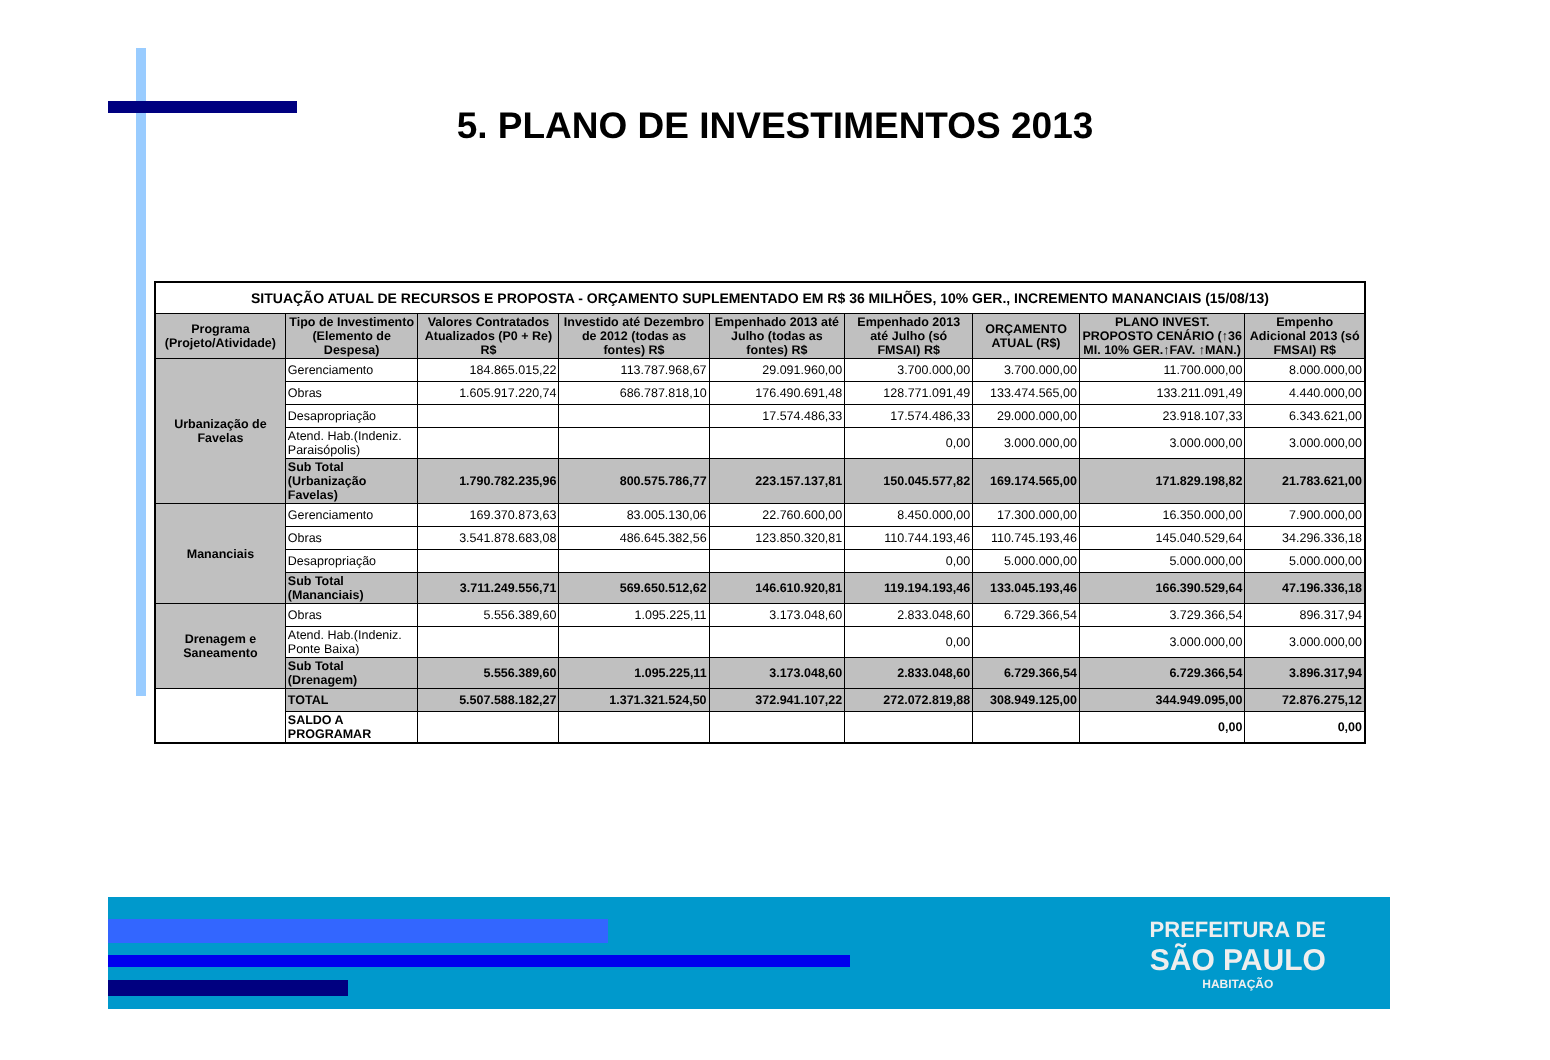5. PLANO DE INVESTIMENTOS 2013
| SITUAÇÃO ATUAL DE RECURSOS E PROPOSTA - ORÇAMENTO SUPLEMENTADO EM R$ 36 MILHÕES, 10% GER., INCREMENTO MANANCIAIS (15/08/13) | | | | | | | | |
| Programa (Projeto/Atividade) | Tipo de Investimento (Elemento de Despesa) | Valores Contratados Atualizados (P0 + Re) R$ | Investido até Dezembro de 2012 (todas as fontes) R$ | Empenhado 2013 até Julho (todas as fontes) R$ | Empenhado 2013 até Julho (só FMSAI) R$ | ORÇAMENTO ATUAL (R$) | PLANO INVEST. PROPOSTO CENÁRIO (↑36 MI. 10% GER.↑FAV. ↑MAN.) | Empenho Adicional 2013 (só FMSAI) R$ |
| Urbanização de Favelas | Gerenciamento | 184.865.015,22 | 113.787.968,67 | 29.091.960,00 | 3.700.000,00 | 3.700.000,00 | 11.700.000,00 | 8.000.000,00 |
| | Obras | 1.605.917.220,74 | 686.787.818,10 | 176.490.691,48 | 128.771.091,49 | 133.474.565,00 | 133.211.091,49 | 4.440.000,00 |
| | Desapropriação | | | 17.574.486,33 | 17.574.486,33 | 29.000.000,00 | 23.918.107,33 | 6.343.621,00 |
| | Atend. Hab.(Indeniz. Paraisópolis) | | | | 0,00 | 3.000.000,00 | 3.000.000,00 | 3.000.000,00 |
| | Sub Total (Urbanização Favelas) | 1.790.782.235,96 | 800.575.786,77 | 223.157.137,81 | 150.045.577,82 | 169.174.565,00 | 171.829.198,82 | 21.783.621,00 |
| Mananciais | Gerenciamento | 169.370.873,63 | 83.005.130,06 | 22.760.600,00 | 8.450.000,00 | 17.300.000,00 | 16.350.000,00 | 7.900.000,00 |
| | Obras | 3.541.878.683,08 | 486.645.382,56 | 123.850.320,81 | 110.744.193,46 | 110.745.193,46 | 145.040.529,64 | 34.296.336,18 |
| | Desapropriação | | | | 0,00 | 5.000.000,00 | 5.000.000,00 | 5.000.000,00 |
| | Sub Total (Mananciais) | 3.711.249.556,71 | 569.650.512,62 | 146.610.920,81 | 119.194.193,46 | 133.045.193,46 | 166.390.529,64 | 47.196.336,18 |
| Drenagem e Saneamento | Obras | 5.556.389,60 | 1.095.225,11 | 3.173.048,60 | 2.833.048,60 | 6.729.366,54 | 3.729.366,54 | 896.317,94 |
| | Atend. Hab.(Indeniz. Ponte Baixa) | | | | 0,00 | | 3.000.000,00 | 3.000.000,00 |
| | Sub Total (Drenagem) | 5.556.389,60 | 1.095.225,11 | 3.173.048,60 | 2.833.048,60 | 6.729.366,54 | 6.729.366,54 | 3.896.317,94 |
| | TOTAL | 5.507.588.182,27 | 1.371.321.524,50 | 372.941.107,22 | 272.072.819,88 | 308.949.125,00 | 344.949.095,00 | 72.876.275,12 |
| | SALDO A PROGRAMAR | | | | | | 0,00 | 0,00 |
PREFEITURA DE
SÃO PAULO
HABITAÇÃO